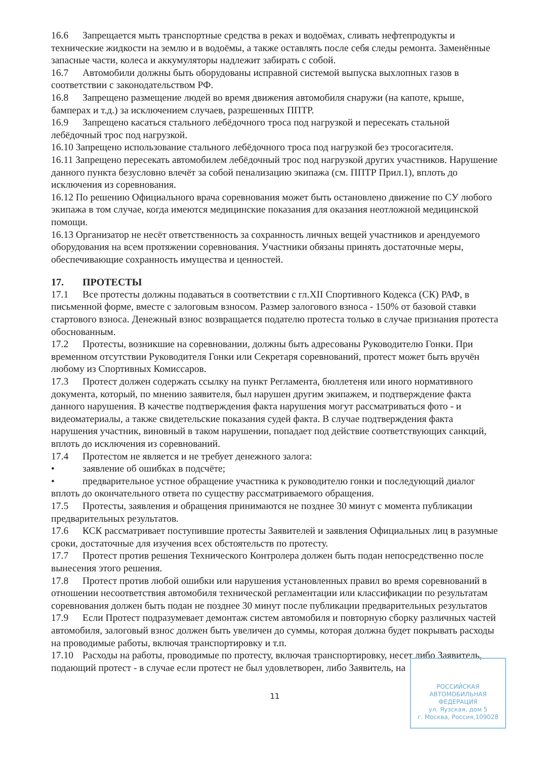16.6 Запрещается мыть транспортные средства в реках и водоёмах, сливать нефтепродукты и технические жидкости на землю и в водоёмы, а также оставлять после себя следы ремонта. Заменённые запасные части, колеса и аккумуляторы надлежит забирать с собой.
16.7 Автомобили должны быть оборудованы исправной системой выпуска выхлопных газов в соответствии с законодательством РФ.
16.8 Запрещено размещение людей во время движения автомобиля снаружи (на капоте, крыше, бамперах и т.д.) за исключением случаев, разрешенных ППТР.
16.9 Запрещено касаться стального лебёдочного троса под нагрузкой и пересекать стальной лебёдочный трос под нагрузкой.
16.10 Запрещено использование стального лебёдочного троса под нагрузкой без тросогасителя.
16.11 Запрещено пересекать автомобилем лебёдочный трос под нагрузкой других участников. Нарушение данного пункта безусловно влечёт за собой пенализацию экипажа (см. ППТР Прил.1), вплоть до исключения из соревнования.
16.12 По решению Официального врача соревнования может быть остановлено движение по СУ любого экипажа в том случае, когда имеются медицинские показания для оказания неотложной медицинской помощи.
16.13 Организатор не несёт ответственность за сохранность личных вещей участников и арендуемого оборудования на всем протяжении соревнования. Участники обязаны принять достаточные меры, обеспечивающие сохранность имущества и ценностей.
17. ПРОТЕСТЫ
17.1 Все протесты должны подаваться в соответствии с гл.XII Спортивного Кодекса (СК) РАФ, в письменной форме, вместе с залоговым взносом. Размер залогового взноса - 150% от базовой ставки стартового взноса. Денежный взнос возвращается подателю протеста только в случае признания протеста обоснованным.
17.2 Протесты, возникшие на соревновании, должны быть адресованы Руководителю Гонки. При временном отсутствии Руководителя Гонки или Секретаря соревнований, протест может быть вручён любому из Спортивных Комиссаров.
17.3 Протест должен содержать ссылку на пункт Регламента, бюллетеня или иного нормативного документа, который, по мнению заявителя, был нарушен другим экипажем, и подтверждение факта данного нарушения. В качестве подтверждения факта нарушения могут рассматриваться фото - и видеоматериалы, а также свидетельские показания судей факта. В случае подтверждения факта нарушения участник, виновный в таком нарушении, попадает под действие соответствующих санкций, вплоть до исключения из соревнований.
17.4 Протестом не является и не требует денежного залога:
• заявление об ошибках в подсчёте;
• предварительное устное обращение участника к руководителю гонки и последующий диалог вплоть до окончательного ответа по существу рассматриваемого обращения.
17.5 Протесты, заявления и обращения принимаются не позднее 30 минут с момента публикации предварительных результатов.
17.6 КСК рассматривает поступившие протесты Заявителей и заявления Официальных лиц в разумные сроки, достаточные для изучения всех обстоятельств по протесту.
17.7 Протест против решения Технического Контролера должен быть подан непосредственно после вынесения этого решения.
17.8 Протест против любой ошибки или нарушения установленных правил во время соревнований в отношении несоответствия автомобиля технической регламентации или классификации по результатам соревнования должен быть подан не позднее 30 минут после публикации предварительных результатов
17.9 Если Протест подразумевает демонтаж систем автомобиля и повторную сборку различных частей автомобиля, залоговый взнос должен быть увеличен до суммы, которая должна будет покрывать расходы на проводимые работы, включая транспортировку и т.п.
17.10 Расходы на работы, проводимые по протесту, включая транспортировку, несет либо Заявитель, подающий протест - в случае если протест не был удовлетворен, либо Заявитель, на
11
РОССИЙСКАЯ
АВТОМОБИЛЬНАЯ
ФЕДЕРАЦИЯ
ул. Яузская, дом 5
г. Москва, Россия,109028